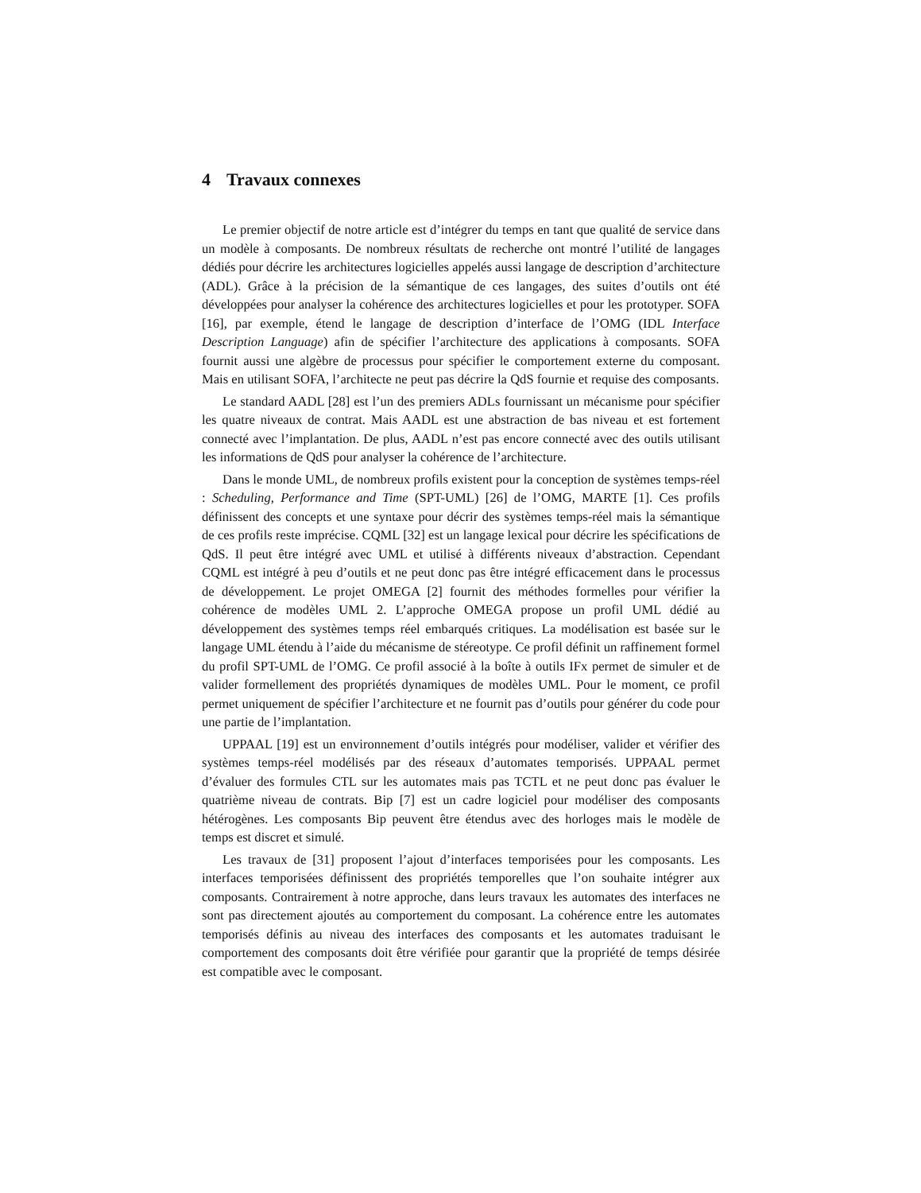4 Travaux connexes
Le premier objectif de notre article est d’intégrer du temps en tant que qualité de service dans un modèle à composants. De nombreux résultats de recherche ont montré l’utilité de langages dédiés pour décrire les architectures logicielles appelés aussi langage de description d’architecture (ADL). Grâce à la précision de la sémantique de ces langages, des suites d’outils ont été développées pour analyser la cohérence des architectures logicielles et pour les prototyper. SOFA [16], par exemple, étend le langage de description d’interface de l’OMG (IDL Interface Description Language) afin de spécifier l’architecture des applications à composants. SOFA fournit aussi une algèbre de processus pour spécifier le comportement externe du composant. Mais en utilisant SOFA, l’architecte ne peut pas décrire la QdS fournie et requise des composants.
Le standard AADL [28] est l’un des premiers ADLs fournissant un mécanisme pour spécifier les quatre niveaux de contrat. Mais AADL est une abstraction de bas niveau et est fortement connecté avec l’implantation. De plus, AADL n’est pas encore connecté avec des outils utilisant les informations de QdS pour analyser la cohérence de l’architecture.
Dans le monde UML, de nombreux profils existent pour la conception de systèmes temps-réel : Scheduling, Performance and Time (SPT-UML) [26] de l’OMG, MARTE [1]. Ces profils définissent des concepts et une syntaxe pour décrir des systèmes temps-réel mais la sémantique de ces profils reste imprécise. CQML [32] est un langage lexical pour décrire les spécifications de QdS. Il peut être intégré avec UML et utilisé à différents niveaux d’abstraction. Cependant CQML est intégré à peu d’outils et ne peut donc pas être intégré efficacement dans le processus de développement. Le projet OMEGA [2] fournit des méthodes formelles pour vérifier la cohérence de modèles UML 2. L’approche OMEGA propose un profil UML dédié au développement des systèmes temps réel embarqués critiques. La modélisation est basée sur le langage UML étendu à l’aide du mécanisme de stéreotype. Ce profil définit un raffinement formel du profil SPT-UML de l’OMG. Ce profil associé à la boîte à outils IFx permet de simuler et de valider formellement des propriétés dynamiques de modèles UML. Pour le moment, ce profil permet uniquement de spécifier l’architecture et ne fournit pas d’outils pour générer du code pour une partie de l’implantation.
UPPAAL [19] est un environnement d’outils intégrés pour modéliser, valider et vérifier des systèmes temps-réel modélisés par des réseaux d’automates temporisés. UPPAAL permet d’évaluer des formules CTL sur les automates mais pas TCTL et ne peut donc pas évaluer le quatrième niveau de contrats. Bip [7] est un cadre logiciel pour modéliser des composants hétérogènes. Les composants Bip peuvent être étendus avec des horloges mais le modèle de temps est discret et simulé.
Les travaux de [31] proposent l’ajout d’interfaces temporisées pour les composants. Les interfaces temporisées définissent des propriétés temporelles que l’on souhaite intégrer aux composants. Contrairement à notre approche, dans leurs travaux les automates des interfaces ne sont pas directement ajoutés au comportement du composant. La cohérence entre les automates temporisés définis au niveau des interfaces des composants et les automates traduisant le comportement des composants doit être vérifiée pour garantir que la propriété de temps désirée est compatible avec le composant.